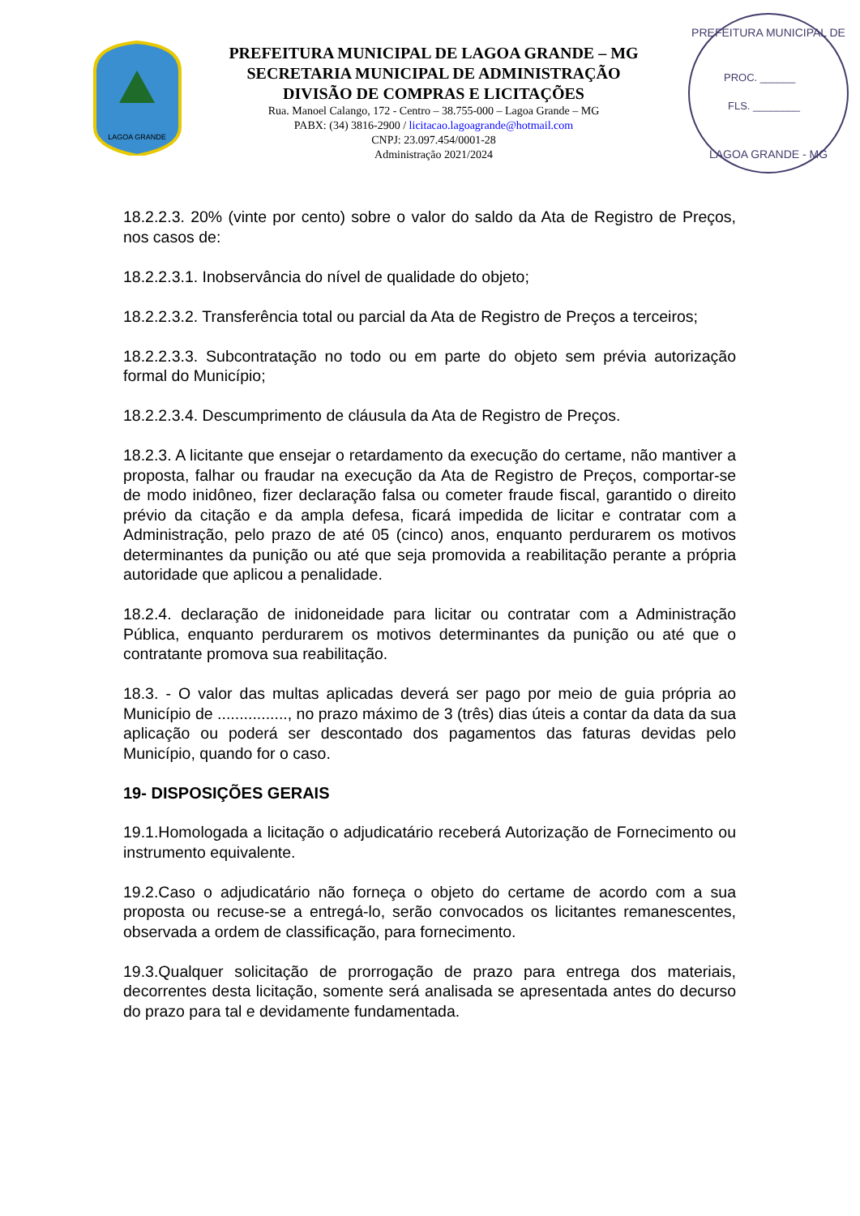LAGOA GRANDE
PREFEITURA MUNICIPAL DE LAGOA GRANDE – MG
SECRETARIA MUNICIPAL DE ADMINISTRAÇÃO
DIVISÃO DE COMPRAS E LICITAÇÕES
Rua. Manoel Calango, 172 - Centro – 38.755-000 – Lagoa Grande – MG
PABX: (34) 3816-2900 / licitacao.lagoagrande@hotmail.com
CNPJ: 23.097.454/0001-28
Administração 2021/2024
PREFEITURA MUNICIPAL DE
PROC. ______
FLS. ________
LAGOA GRANDE - MG
18.2.2.3. 20% (vinte por cento) sobre o valor do saldo da Ata de Registro de Preços, nos casos de:
18.2.2.3.1. Inobservância do nível de qualidade do objeto;
18.2.2.3.2. Transferência total ou parcial da Ata de Registro de Preços a terceiros;
18.2.2.3.3. Subcontratação no todo ou em parte do objeto sem prévia autorização formal do Município;
18.2.2.3.4. Descumprimento de cláusula da Ata de Registro de Preços.
18.2.3. A licitante que ensejar o retardamento da execução do certame, não mantiver a proposta, falhar ou fraudar na execução da Ata de Registro de Preços, comportar-se de modo inidôneo, fizer declaração falsa ou cometer fraude fiscal, garantido o direito prévio da citação e da ampla defesa, ficará impedida de licitar e contratar com a Administração, pelo prazo de até 05 (cinco) anos, enquanto perdurarem os motivos determinantes da punição ou até que seja promovida a reabilitação perante a própria autoridade que aplicou a penalidade.
18.2.4. declaração de inidoneidade para licitar ou contratar com a Administração Pública, enquanto perdurarem os motivos determinantes da punição ou até que o contratante promova sua reabilitação.
18.3. - O valor das multas aplicadas deverá ser pago por meio de guia própria ao Município de ................, no prazo máximo de 3 (três) dias úteis a contar da data da sua aplicação ou poderá ser descontado dos pagamentos das faturas devidas pelo Município, quando for o caso.
19- DISPOSIÇÕES GERAIS
19.1.Homologada a licitação o adjudicatário receberá Autorização de Fornecimento ou instrumento equivalente.
19.2.Caso o adjudicatário não forneça o objeto do certame de acordo com a sua proposta ou recuse-se a entregá-lo, serão convocados os licitantes remanescentes, observada a ordem de classificação, para fornecimento.
19.3.Qualquer solicitação de prorrogação de prazo para entrega dos materiais, decorrentes desta licitação, somente será analisada se apresentada antes do decurso do prazo para tal e devidamente fundamentada.